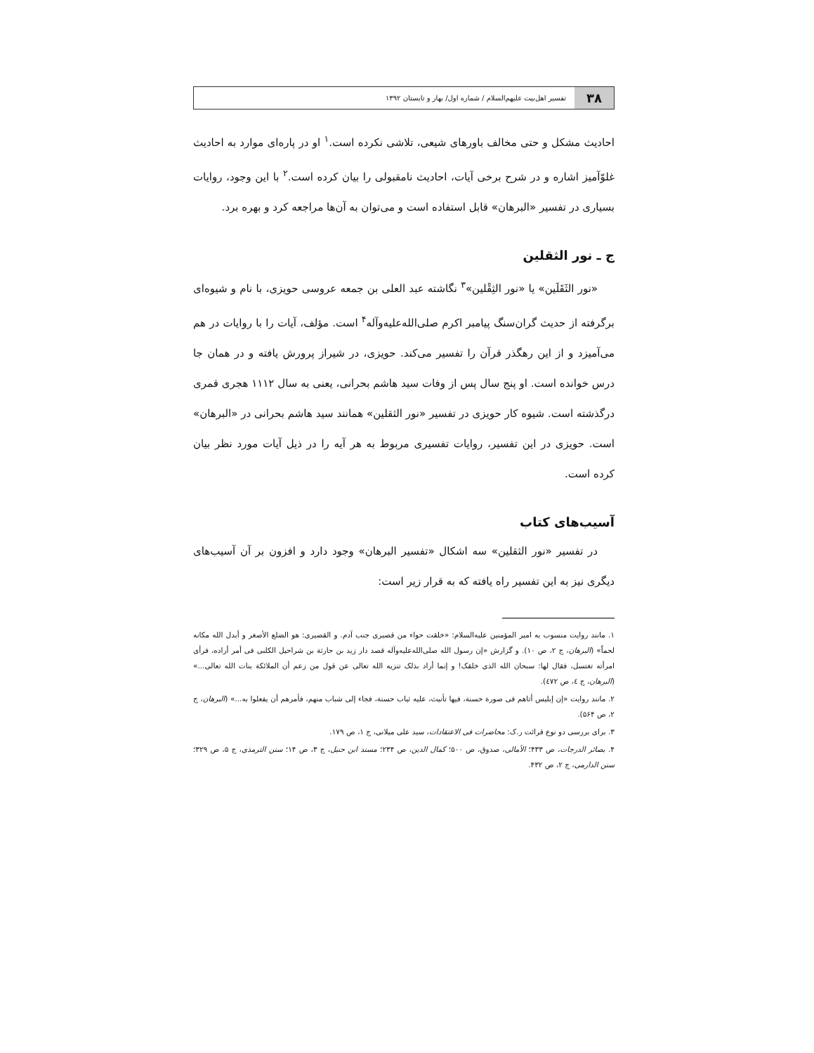۳۸
تفسیر اهل‌بیت علیهم‌السلام / شماره اول/ بهار و تابستان ۱۳۹۲
احادیث مشکل و حتی مخالف باورهای شیعی، تلاشی نکرده است.<sup>۱</sup> او در پاره‌ای موارد به احادیث غلوّآمیز اشاره و در شرح برخی آیات، احادیث نامقبولی را بیان کرده است.<sup>۲</sup> با این وجود، روایات بسیاری در تفسیر «البرهان» قابل استفاده است و می‌توان به آن‌ها مراجعه کرد و بهره برد.
ج ـ نور الثقلین
«نور الثَقَلَین» یا «نور الثِقْلین»<sup>۳</sup> نگاشته عبد العلی بن جمعه عروسی حویزی، با نام و شیوه‌ای برگرفته از حدیث گران‌سنگ پیامبر اکرم صلی‌الله‌علیه‌وآله<sup>۴</sup> است. مؤلف، آیات را با روایات در هم می‌آمیزد و از این رهگذر قرآن را تفسیر می‌کند. حویزی، در شیراز پرورش یافته و در همان جا درس خوانده است. او پنج سال پس از وفات سید هاشم بحرانی، یعنی به سال ۱۱۱۲ هجری قمری درگذشته است. شیوه کار حویزی در تفسیر «نور الثقلین» همانند سید هاشم بحرانی در «البرهان» است. حویزی در این تفسیر، روایات تفسیری مربوط به هر آیه را در ذیل آیات مورد نظر بیان کرده است.
آسیب‌های کتاب
در تفسیر «نور الثقلین» سه اشکال «تفسیر البرهان» وجود دارد و افزون بر آن آسیب‌های دیگری نیز به این تفسیر راه یافته که به قرار زیر است:
۱. مانند روایت منسوب به امیر المؤمنین علیه‌السلام: «خلقت حواء من قصیری جنب آدم. و القصیری: هو الضلع الأصغر و أبدل الله مکانه لحماً» (البرهان، ج ۲، ص ۱۰). و گزارش «إن رسول الله صلی‌الله‌علیه‌وآله قصد دار زید بن حارثة بن شراحیل الکلبی فی أمر أراده، فرأی امرأته تغتسل، فقال لها: سبحان الله الذی خلقک! و إنما أراد بذلک تنزیه الله تعالی عن قول من زعم أن الملائکة بنات الله تعالی...» (البرهان، ج ٤، ص ٤٧٢).
۲. مانند روایت «إن إبلیس أتاهم فی صورة حسنة، فیها تأنیث، علیه ثیاب حسنة، فجاء إلی شباب منهم، فأمرهم أن یفعلوا به...» (البرهان، ج ۲، ص ۵۶۴).
۳. برای بررسی دو نوع قرائت ر.ک: محاضرات فی الاعتقادات، سید علی میلانی، ج ۱، ص ۱۷۹.
۴. بصائر الدرجات، ص ۴۳۳؛ الأمالی، صدوق، ص ۵۰۰؛ کمال الدین، ص ۲۳۴؛ مسند ابن حنبل، ج ۳، ص ۱۴؛ سنن الترمذی، ج ۵، ص ۳۲۹؛ سنن الدارمی، ج ۲، ص ۴۳۲.